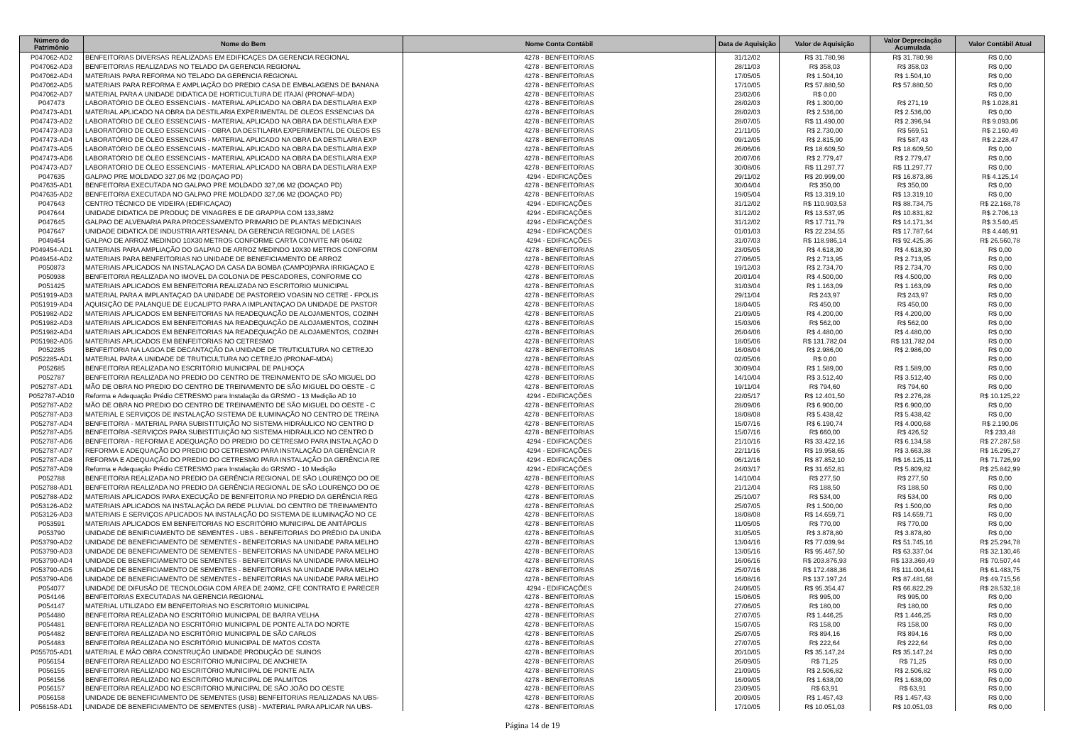| Número do Patrimônio | Nome do Bem | Nome Conta Contábil | Data de Aquisição | Valor de Aquisição | Valor Depreciação Acumulada | Valor Contábil Atual |
| --- | --- | --- | --- | --- | --- | --- |
| P047062-AD2 | BENFEITORIAS DIVERSAS REALIZADAS EM EDIFICAÇES DA GERENCIA REGIONAL | 4278 - BENFEITORIAS | 31/12/02 | R$ 31.780,98 | R$ 31.780,98 | R$ 0,00 |
| P047062-AD3 | BENFEITORIAS REALIZADAS NO TELADO DA GERENCIA REGIONAL | 4278 - BENFEITORIAS | 28/11/03 | R$ 358,03 | R$ 358,03 | R$ 0,00 |
| P047062-AD4 | MATERIAIS PARA REFORMA NO TELADO DA GERENCIA REGIONAL | 4278 - BENFEITORIAS | 17/05/05 | R$ 1.504,10 | R$ 1.504,10 | R$ 0,00 |
| P047062-AD5 | MATERIAIS PARA REFORMA E AMPLIAÇÃO DO PREDIO CASA DE EMBALAGENS DE BANANA | 4278 - BENFEITORIAS | 17/10/05 | R$ 57.880,50 | R$ 57.880,50 | R$ 0,00 |
| P047062-AD7 | MATERIAL PARA A UNIDADE DIDÁTICA DE HORTICULTURA DE ITAJAÍ (PRONAF-MDA) | 4278 - BENFEITORIAS | 23/02/06 | R$ 0,00 | | R$ 0,00 |
| P047473 | LABORATÓRIO DE ÓLEO ESSENCIAIS - MATERIAL APLICADO NA OBRA DA DESTILARIA EXP | 4278 - BENFEITORIAS | 28/02/03 | R$ 1.300,00 | R$ 271,19 | R$ 1.028,81 |
| P047473-AD1 | MATERIAL APLICADO NA OBRA DA DESTILARIA EXPERIMENTAL DE OLEOS ESSENCIAS DA | 4278 - BENFEITORIAS | 28/02/03 | R$ 2.536,00 | R$ 2.536,00 | R$ 0,00 |
| P047473-AD2 | LABORATÓRIO DE ÓLEO ESSENCIAIS - MATERIAL APLICADO NA OBRA DA DESTILARIA EXP | 4278 - BENFEITORIAS | 28/07/05 | R$ 11.490,00 | R$ 2.396,94 | R$ 9.093,06 |
| P047473-AD3 | LABORATÓRIO DE OLEO ESSENCIAIS - OBRA DA DESTILARIA EXPERIMENTAL DE OLEOS ES | 4278 - BENFEITORIAS | 21/11/05 | R$ 2.730,00 | R$ 569,51 | R$ 2.160,49 |
| P047473-AD4 | LABORATÓRIO DE ÓLEO ESSENCIAIS - MATERIAL APLICADO NA OBRA DA DESTILARIA EXP | 4278 - BENFEITORIAS | 09/12/05 | R$ 2.815,90 | R$ 587,43 | R$ 2.228,47 |
| P047473-AD5 | LABORATÓRIO DE ÓLEO ESSENCIAIS - MATERIAL APLICADO NA OBRA DA DESTILARIA EXP | 4278 - BENFEITORIAS | 26/06/06 | R$ 18.609,50 | R$ 18.609,50 | R$ 0,00 |
| P047473-AD6 | LABORATÓRIO DE ÓLEO ESSENCIAIS - MATERIAL APLICADO NA OBRA DA DESTILARIA EXP | 4278 - BENFEITORIAS | 20/07/06 | R$ 2.779,47 | R$ 2.779,47 | R$ 0,00 |
| P047473-AD7 | LABORATÓRIO DE ÓLEO ESSENCIAIS - MATERIAL APLICADO NA OBRA DA DESTILARIA EXP | 4278 - BENFEITORIAS | 30/08/06 | R$ 11.297,77 | R$ 11.297,77 | R$ 0,00 |
| P047635 | GALPAO PRE MOLDADO 327,06 M2 (DOAÇAO PD) | 4294 - EDIFICAÇÕES | 29/11/02 | R$ 20.999,00 | R$ 16.873,86 | R$ 4.125,14 |
| P047635-AD1 | BENFEITORIA EXECUTADA NO GALPAO PRE MOLDADO 327,06 M2 (DOAÇAO PD) | 4278 - BENFEITORIAS | 30/04/04 | R$ 350,00 | R$ 350,00 | R$ 0,00 |
| P047635-AD2 | BENFEITORIA EXECUTADA NO GALPAO PRE MOLDADO 327,06 M2 (DOAÇAO PD) | 4278 - BENFEITORIAS | 19/05/04 | R$ 13.319,10 | R$ 13.319,10 | R$ 0,00 |
| P047643 | CENTRO TÉCNICO DE VIDEIRA (EDIFICAÇAO) | 4294 - EDIFICAÇÕES | 31/12/02 | R$ 110.903,53 | R$ 88.734,75 | R$ 22.168,78 |
| P047644 | UNIDADE DIDATICA DE PRODUÇ DE VINAGRES E DE GRAPPIA COM 133,38M2 | 4294 - EDIFICAÇÕES | 31/12/02 | R$ 13.537,95 | R$ 10.831,82 | R$ 2.706,13 |
| P047645 | GALPAO DE ALVENARIA PARA PROCESSAMENTO PRIMARIO DE PLANTAS MEDICINAIS | 4294 - EDIFICAÇÕES | 31/12/02 | R$ 17.711,79 | R$ 14.171,34 | R$ 3.540,45 |
| P047647 | UNIDADE DIDATICA DE INDUSTRIA ARTESANAL DA GERENCIA REGIONAL DE LAGES | 4294 - EDIFICAÇÕES | 01/01/03 | R$ 22.234,55 | R$ 17.787,64 | R$ 4.446,91 |
| P049454 | GALPAO DE ARROZ MEDINDO 10X30 METROS CONFORME CARTA CONVITE NR 064/02 | 4294 - EDIFICAÇÕES | 31/07/03 | R$ 118.986,14 | R$ 92.425,36 | R$ 26.560,78 |
| P049454-AD1 | MATERIAIS PARA AMPLIAÇÃO DO GALPAO DE ARROZ MEDINDO 10X30 METROS CONFORM | 4278 - BENFEITORIAS | 23/05/05 | R$ 4.618,30 | R$ 4.618,30 | R$ 0,00 |
| P049454-AD2 | MATERIAIS PARA BENFEITORIAS NO UNIDADE DE BENEFICIAMENTO DE ARROZ | 4278 - BENFEITORIAS | 27/06/05 | R$ 2.713,95 | R$ 2.713,95 | R$ 0,00 |
| P050873 | MATERIAIS APLICADOS NA INSTALAÇAO DA CASA DA BOMBA (CAMPO)PARA IRRIGAÇAO E | 4278 - BENFEITORIAS | 19/12/03 | R$ 2.734,70 | R$ 2.734,70 | R$ 0,00 |
| P050938 | BENFEITORIA REALIZADA NO IMOVEL DA COLONIA DE PESCADORES, CONFORME CO | 4278 - BENFEITORIAS | 20/01/04 | R$ 4.500,00 | R$ 4.500,00 | R$ 0,00 |
| P051425 | MATERIAIS APLICADOS EM BENFEITORIA REALIZADA NO ESCRITORIO MUNICIPAL | 4278 - BENFEITORIAS | 31/03/04 | R$ 1.163,09 | R$ 1.163,09 | R$ 0,00 |
| P051919-AD3 | MATERIAL PARA A IMPLANTAÇAO DA UNIDADE DE PASTOREIO VOASIN NO CETRE - FPOLIS | 4278 - BENFEITORIAS | 29/11/04 | R$ 243,97 | R$ 243,97 | R$ 0,00 |
| P051919-AD4 | AQUISIÇÃO DE PALANQUE DE EUCALIPTO PARA A IMPLANTAÇAO DA UNIDADE DE PASTOR | 4278 - BENFEITORIAS | 18/04/05 | R$ 450,00 | R$ 450,00 | R$ 0,00 |
| P051982-AD2 | MATERIAIS APLICADOS EM BENFEITORIAS NA READEQUAÇÃO DE ALOJAMENTOS, COZINH | 4278 - BENFEITORIAS | 21/09/05 | R$ 4.200,00 | R$ 4.200,00 | R$ 0,00 |
| P051982-AD3 | MATERIAIS APLICADOS EM BENFEITORIAS NA READEQUAÇÃO DE ALOJAMENTOS, COZINH | 4278 - BENFEITORIAS | 15/03/06 | R$ 562,00 | R$ 562,00 | R$ 0,00 |
| P051982-AD4 | MATERIAIS APLICADOS EM BENFEITORIAS NA READEQUAÇÃO DE ALOJAMENTOS, COZINH | 4278 - BENFEITORIAS | 26/04/06 | R$ 4.480,00 | R$ 4.480,00 | R$ 0,00 |
| P051982-AD5 | MATERIAIS APLICADOS EM BENFEITORIAS NO CETRESMO | 4278 - BENFEITORIAS | 18/05/06 | R$ 131.782,04 | R$ 131.782,04 | R$ 0,00 |
| P052285 | BENFEITORIA NA LAGOA DE DECANTAÇÃO DA UNIDADE DE TRUTICULTURA NO CETREJO | 4278 - BENFEITORIAS | 16/08/04 | R$ 2.986,00 | R$ 2.986,00 | R$ 0,00 |
| P052285-AD1 | MATERIAL PARA A UNIDADE DE TRUTICULTURA NO CETREJO (PRONAF-MDA) | 4278 - BENFEITORIAS | 02/05/06 | R$ 0,00 | | R$ 0,00 |
| P052685 | BENFEITORIA REALIZADA NO ESCRITÓRIO MUNICIPAL DE PALHOÇA | 4278 - BENFEITORIAS | 30/09/04 | R$ 1.589,00 | R$ 1.589,00 | R$ 0,00 |
| P052787 | BENFEITORIA REALIZADA NO PREDIO DO CENTRO DE TREINAMENTO DE SÃO MIGUEL DO | 4278 - BENFEITORIAS | 14/10/04 | R$ 3.512,40 | R$ 3.512,40 | R$ 0,00 |
| P052787-AD1 | MÃO DE OBRA NO PREDIO DO CENTRO DE TREINAMENTO DE SÃO MIGUEL DO OESTE - C | 4278 - BENFEITORIAS | 19/11/04 | R$ 794,60 | R$ 794,60 | R$ 0,00 |
| P052787-AD10 | Reforma e Adequação Prédio CETRESMO para Instalação da GRSMO - 13 Medição AD 10 | 4294 - EDIFICAÇÕES | 22/05/17 | R$ 12.401,50 | R$ 2.276,28 | R$ 10.125,22 |
| P052787-AD2 | MÃO DE OBRA NO PREDIO DO CENTRO DE TREINAMENTO DE SÃO MIGUEL DO OESTE - C | 4278 - BENFEITORIAS | 28/09/06 | R$ 6.900,00 | R$ 6.900,00 | R$ 0,00 |
| P052787-AD3 | MATERIAL E SERVIÇOS DE INSTALAÇÃO SISTEMA DE ILUMINAÇÃO NO CENTRO DE TREINA | 4278 - BENFEITORIAS | 18/08/08 | R$ 5.438,42 | R$ 5.438,42 | R$ 0,00 |
| P052787-AD4 | BENFEITORIA - MATERIAL PARA SUBISTITUIÇÃO NO SISTEMA HIDRÁULICO NO CENTRO D | 4278 - BENFEITORIAS | 15/07/16 | R$ 6.190,74 | R$ 4.000,68 | R$ 2.190,06 |
| P052787-AD5 | BENFEITORIA -SERVIÇOS PARA SUBISTITUIÇÃO NO SISTEMA HIDRÁULICO NO CENTRO D | 4278 - BENFEITORIAS | 15/07/16 | R$ 660,00 | R$ 426,52 | R$ 233,48 |
| P052787-AD6 | BENFEITORIA - REFORMA E ADEQUAÇÃO DO PREDIO DO CETRESMO PARA INSTALAÇÃO D | 4294 - EDIFICAÇÕES | 21/10/16 | R$ 33.422,16 | R$ 6.134,58 | R$ 27.287,58 |
| P052787-AD7 | REFORMA E ADEQUAÇÃO DO PREDIO DO CETRESMO PARA INSTALAÇÃO DA GERÊNCIA R | 4294 - EDIFICAÇÕES | 22/11/16 | R$ 19.958,65 | R$ 3.663,38 | R$ 16.295,27 |
| P052787-AD8 | REFORMA E ADEQUAÇÃO DO PREDIO DO CETRESMO PARA INSTALAÇÃO DA GERÊNCIA RE | 4294 - EDIFICAÇÕES | 06/12/16 | R$ 87.852,10 | R$ 16.125,11 | R$ 71.726,99 |
| P052787-AD9 | Reforma e Adequação Prédio CETRESMO para Instalação do GRSMO - 10 Medição | 4294 - EDIFICAÇÕES | 24/03/17 | R$ 31.652,81 | R$ 5.809,82 | R$ 25.842,99 |
| P052788 | BENFEITORIA REALIZADA NO PREDIO DA GERÊNCIA REGIONAL DE SÃO LOURENÇO DO OE | 4278 - BENFEITORIAS | 14/10/04 | R$ 277,50 | R$ 277,50 | R$ 0,00 |
| P052788-AD1 | BENFEITORIA REALIZADA NO PREDIO DA GERÊNCIA REGIONAL DE SÃO LOURENÇO DO OE | 4278 - BENFEITORIAS | 21/12/04 | R$ 188,50 | R$ 188,50 | R$ 0,00 |
| P052788-AD2 | MATERIAIS APLICADOS PARA EXECUÇÃO DE BENFEITORIA NO PREDIO DA GERÊNCIA REG | 4278 - BENFEITORIAS | 25/10/07 | R$ 534,00 | R$ 534,00 | R$ 0,00 |
| P053126-AD2 | MATERIAIS APLICADOS NA INSTALAÇÃO DA REDE PLUVIAL DO CENTRO DE TREINAMENTO | 4278 - BENFEITORIAS | 25/07/05 | R$ 1.500,00 | R$ 1.500,00 | R$ 0,00 |
| P053126-AD3 | MATERIAIS E SERVIÇOS APLICADOS NA INSTALAÇÃO DO SISTEMA DE ILUMINAÇÃO NO CE | 4278 - BENFEITORIAS | 18/08/08 | R$ 14.659,71 | R$ 14.659,71 | R$ 0,00 |
| P053591 | MATERIAIS APLICADOS EM BENFEITORIAS NO ESCRITÓRIO MUNICIPAL DE ANITÁPOLIS | 4278 - BENFEITORIAS | 11/05/05 | R$ 770,00 | R$ 770,00 | R$ 0,00 |
| P053790 | UNIDADE DE BENIFICIAMENTO DE SEMENTES - UBS - BENFEITORIAS DO PRÉDIO DA UNIDA | 4278 - BENFEITORIAS | 31/05/05 | R$ 3.878,80 | R$ 3.878,80 | R$ 0,00 |
| P053790-AD2 | UNIDADE DE BENEFICIAMENTO DE SEMENTES - BENFEITORIAS NA UNIDADE PARA MELHO | 4278 - BENFEITORIAS | 13/04/16 | R$ 77.039,94 | R$ 51.745,16 | R$ 25.294,78 |
| P053790-AD3 | UNIDADE DE BENEFICIAMENTO DE SEMENTES - BENFEITORIAS NA UNIDADE PARA MELHO | 4278 - BENFEITORIAS | 13/05/16 | R$ 95.467,50 | R$ 63.337,04 | R$ 32.130,46 |
| P053790-AD4 | UNIDADE DE BENEFICIAMENTO DE SEMENTES - BENFEITORIAS NA UNIDADE PARA MELHO | 4278 - BENFEITORIAS | 16/06/16 | R$ 203.876,93 | R$ 133.369,49 | R$ 70.507,44 |
| P053790-AD5 | UNIDADE DE BENEFICIAMENTO DE SEMENTES - BENFEITORIAS NA UNIDADE PARA MELHO | 4278 - BENFEITORIAS | 25/07/16 | R$ 172.488,36 | R$ 111.004,61 | R$ 61.483,75 |
| P053790-AD6 | UNIDADE DE BENEFICIAMENTO DE SEMENTES - BENFEITORIAS NA UNIDADE PARA MELHO | 4278 - BENFEITORIAS | 16/08/16 | R$ 137.197,24 | R$ 87.481,68 | R$ 49.715,56 |
| P054077 | UNIDADE DE DIFUSÃO DE TECNOLOGIA COM ÁREA DE 240M2, CFE CONTRATO E PARECER | 4294 - EDIFICAÇÕES | 24/06/05 | R$ 95.354,47 | R$ 66.822,29 | R$ 28.532,18 |
| P054146 | BENFEITORIAS EXECUTADAS NA GERENCIA REGIONAL | 4278 - BENFEITORIAS | 15/06/05 | R$ 995,00 | R$ 995,00 | R$ 0,00 |
| P054147 | MATERIAL UTILIZADO EM BENFEITORIAS NO ESCRITORIO MUNICIPAL | 4278 - BENFEITORIAS | 27/06/05 | R$ 180,00 | R$ 180,00 | R$ 0,00 |
| P054480 | BENFEITORIA REALIZADA NO ESCRITÓRIO MUNICIPAL DE BARRA VELHA | 4278 - BENFEITORIAS | 27/07/05 | R$ 1.446,25 | R$ 1.446,25 | R$ 0,00 |
| P054481 | BENFEITORIA REALIZADA NO ESCRITÓRIO MUNICIPAL DE PONTE ALTA DO NORTE | 4278 - BENFEITORIAS | 15/07/05 | R$ 158,00 | R$ 158,00 | R$ 0,00 |
| P054482 | BENFEITORIA REALIZADA NO ESCRITÓRIO MUNICIPAL DE SÃO CARLOS | 4278 - BENFEITORIAS | 25/07/05 | R$ 894,16 | R$ 894,16 | R$ 0,00 |
| P054483 | BENFEITORIA REALIZADA NO ESCRITÓRIO MUNICIPAL DE MATOS COSTA | 4278 - BENFEITORIAS | 27/07/05 | R$ 222,64 | R$ 222,64 | R$ 0,00 |
| P055705-AD1 | MATERIAL E MÃO OBRA CONSTRUÇÃO UNIDADE PRODUÇÃO DE SUINOS | 4278 - BENFEITORIAS | 20/10/05 | R$ 35.147,24 | R$ 35.147,24 | R$ 0,00 |
| P056154 | BENFEITORIA REALIZADO NO ESCRITÓRIO MUNICIPAL DE ANCHIETA | 4278 - BENFEITORIAS | 26/09/05 | R$ 71,25 | R$ 71,25 | R$ 0,00 |
| P056155 | BENFEITORIA REALIZADO NO ESCRITÓRIO MUNICIPAL DE PONTE ALTA | 4278 - BENFEITORIAS | 21/09/05 | R$ 2.506,82 | R$ 2.506,82 | R$ 0,00 |
| P056156 | BENFEITORIA REALIZADO NO ESCRITÓRIO MUNICIPAL DE PALMITOS | 4278 - BENFEITORIAS | 16/09/05 | R$ 1.638,00 | R$ 1.638,00 | R$ 0,00 |
| P056157 | BENFEITORIA REALIZADO NO ESCRITÓRIO MUNICIPAL DE SÃO JOÃO DO OESTE | 4278 - BENFEITORIAS | 23/09/05 | R$ 63,91 | R$ 63,91 | R$ 0,00 |
| P056158 | UNIDADE DE BENEFICIAMENTO DE SEMENTES (USB) BENFEITORIAS REALIZADAS NA UBS- | 4278 - BENFEITORIAS | 20/09/05 | R$ 1.457,43 | R$ 1.457,43 | R$ 0,00 |
| P056158-AD1 | UNIDADE DE BENEFICIAMENTO DE SEMENTES (USB) - MATERIAL PARA APLICAR NA UBS- | 4278 - BENFEITORIAS | 17/10/05 | R$ 10.051,03 | R$ 10.051,03 | R$ 0,00 |
Página 14 de 19